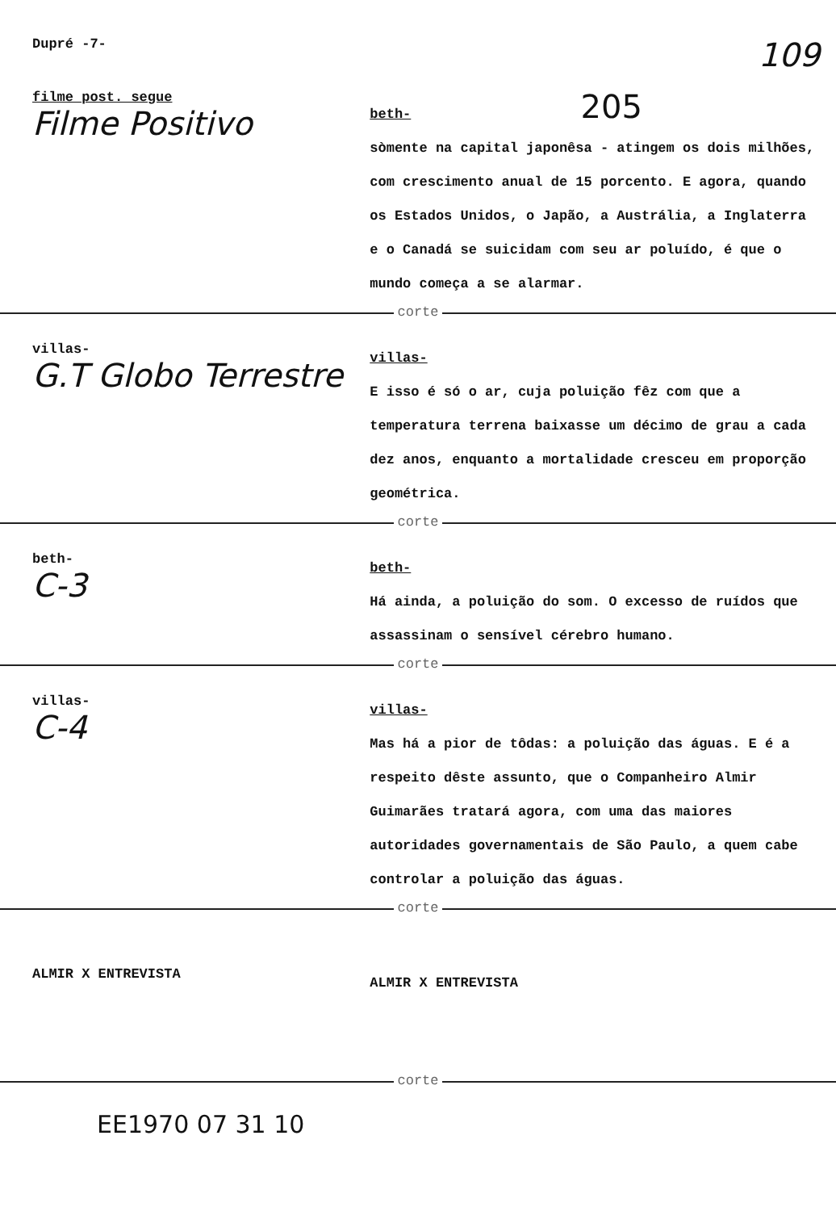Dupré -7-
109
filme post. segue
Filme Positivo
beth- 205
sòmente na capital japonêsa - atingem os dois milhões, com crescimento anual de 15 porcento. E agora, quando os Estados Unidos, o Japão, a Austrália, a Inglaterra e o Canadá se suicidam com seu ar poluído, é que o mundo começa a se alarmar.
corte
villas-
G.T Globo Terrestre
villas-
E isso é só o ar, cuja poluição fêz com que a temperatura terrena baixasse um décimo de grau a cada dez anos, enquanto a mortalidade cresceu em proporção geométrica.
corte
beth-
C-3
beth-
Há ainda, a poluição do som. O excesso de ruídos que assassinam o sensível cérebro humano.
corte
villas-
C-4
villas-
Mas há a pior de tôdas: a poluição das águas. E é a respeito dêste assunto, que o Companheiro Almir Guimarães tratará agora, com uma das maiores autoridades governamentais de São Paulo, a quem cabe controlar a poluição das águas.
corte
ALMIR X ENTREVISTA
ALMIR X ENTREVISTA
corte
EE1970 07 31 10